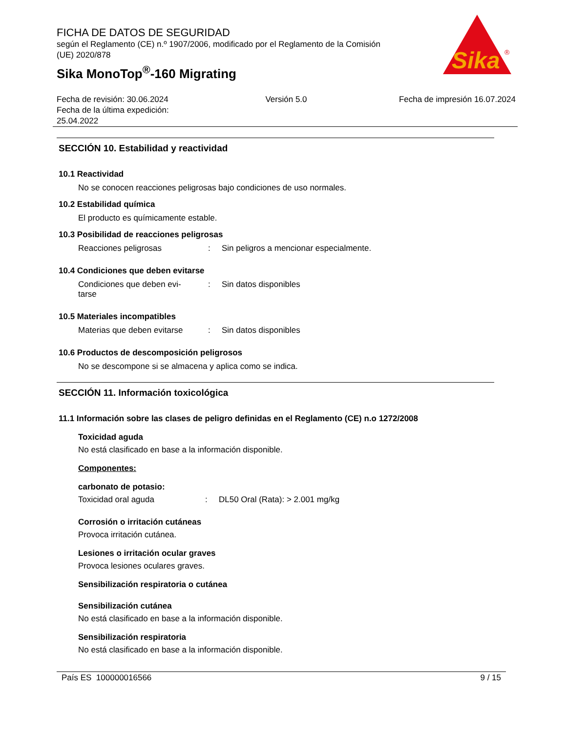Sika
®
FICHA DE DATOS DE SEGURIDAD
según el Reglamento (CE) n.º 1907/2006, modificado por el Reglamento de la Comisión (UE) 2020/878
Sika MonoTop<sup>®</sup>-160 Migrating
Fecha de revisión: 30.06.2024
Fecha de la última expedición:
25.04.2022
Versión 5.0 Fecha de impresión 16.07.2024
SECCIÓN 10. Estabilidad y reactividad
10.1 Reactividad
No se conocen reacciones peligrosas bajo condiciones de uso normales.
10.2 Estabilidad química
El producto es químicamente estable.
10.3 Posibilidad de reacciones peligrosas
Reacciones peligrosas : Sin peligros a mencionar especialmente.
10.4 Condiciones que deben evitarse
Condiciones que deben evi-
tarse
: Sin datos disponibles
10.5 Materiales incompatibles
Materias que deben evitarse
: Sin datos disponibles
10.6 Productos de descomposición peligrosos
No se descompone si se almacena y aplica como se indica.
SECCIÓN 11. Información toxicológica
11.1 Información sobre las clases de peligro definidas en el Reglamento (CE) n.o 1272/2008
Toxicidad aguda
No está clasificado en base a la información disponible.
Componentes:
carbonato de potasio:
Toxicidad oral aguda : DL50 Oral (Rata): > 2.001 mg/kg
Corrosión o irritación cutáneas
Provoca irritación cutánea.
Lesiones o irritación ocular graves
Provoca lesiones oculares graves.
Sensibilización respiratoria o cutánea
Sensibilización cutánea
No está clasificado en base a la información disponible.
Sensibilización respiratoria
No está clasificado en base a la información disponible.
País ES 100000016566 9 / 15